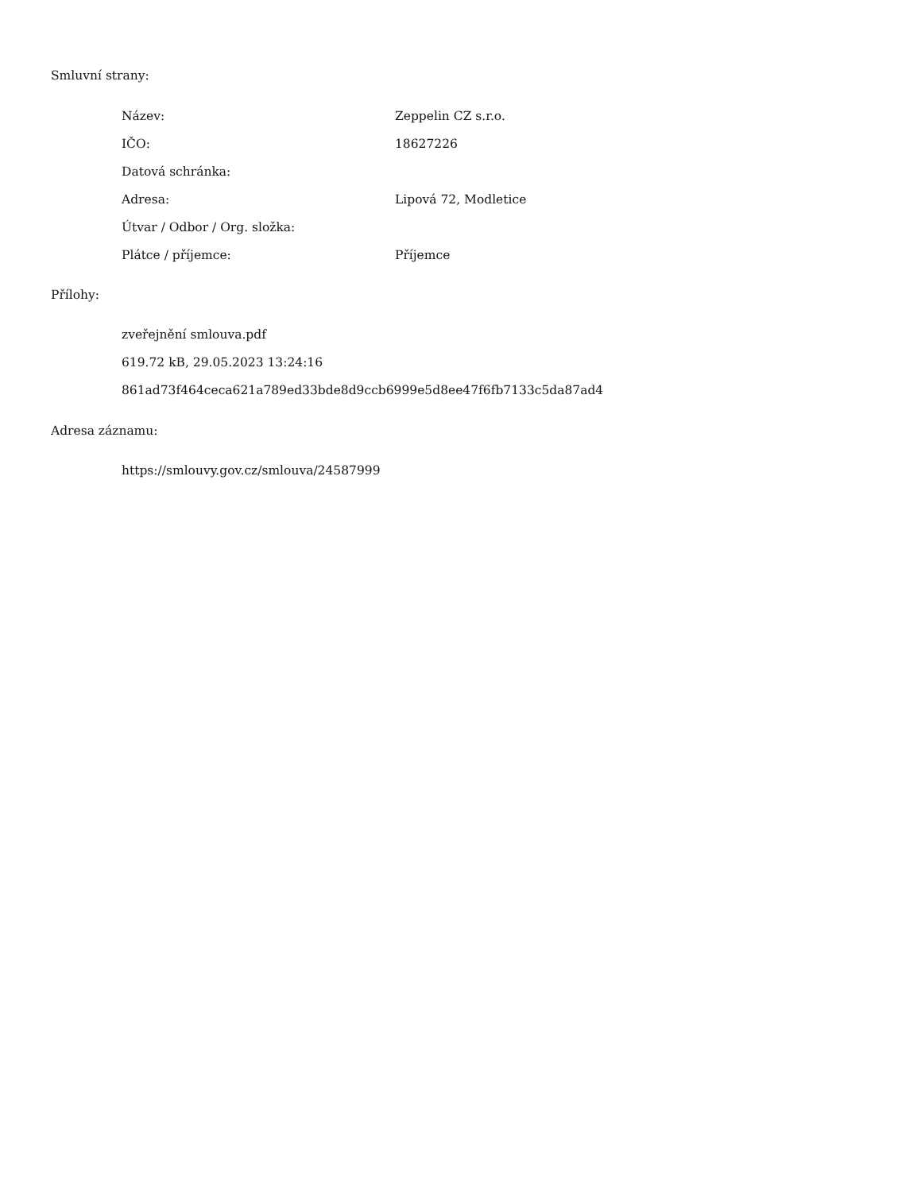Smluvní strany:
| Název: | Zeppelin CZ s.r.o. |
| IČO: | 18627226 |
| Datová schránka: | |
| Adresa: | Lipová 72, Modletice |
| Útvar / Odbor / Org. složka: | |
| Plátce / příjemce: | Příjemce |
Přílohy:
zveřejnění smlouva.pdf
619.72 kB, 29.05.2023 13:24:16
861ad73f464ceca621a789ed33bde8d9ccb6999e5d8ee47f6fb7133c5da87ad4
Adresa záznamu:
https://smlouvy.gov.cz/smlouva/24587999